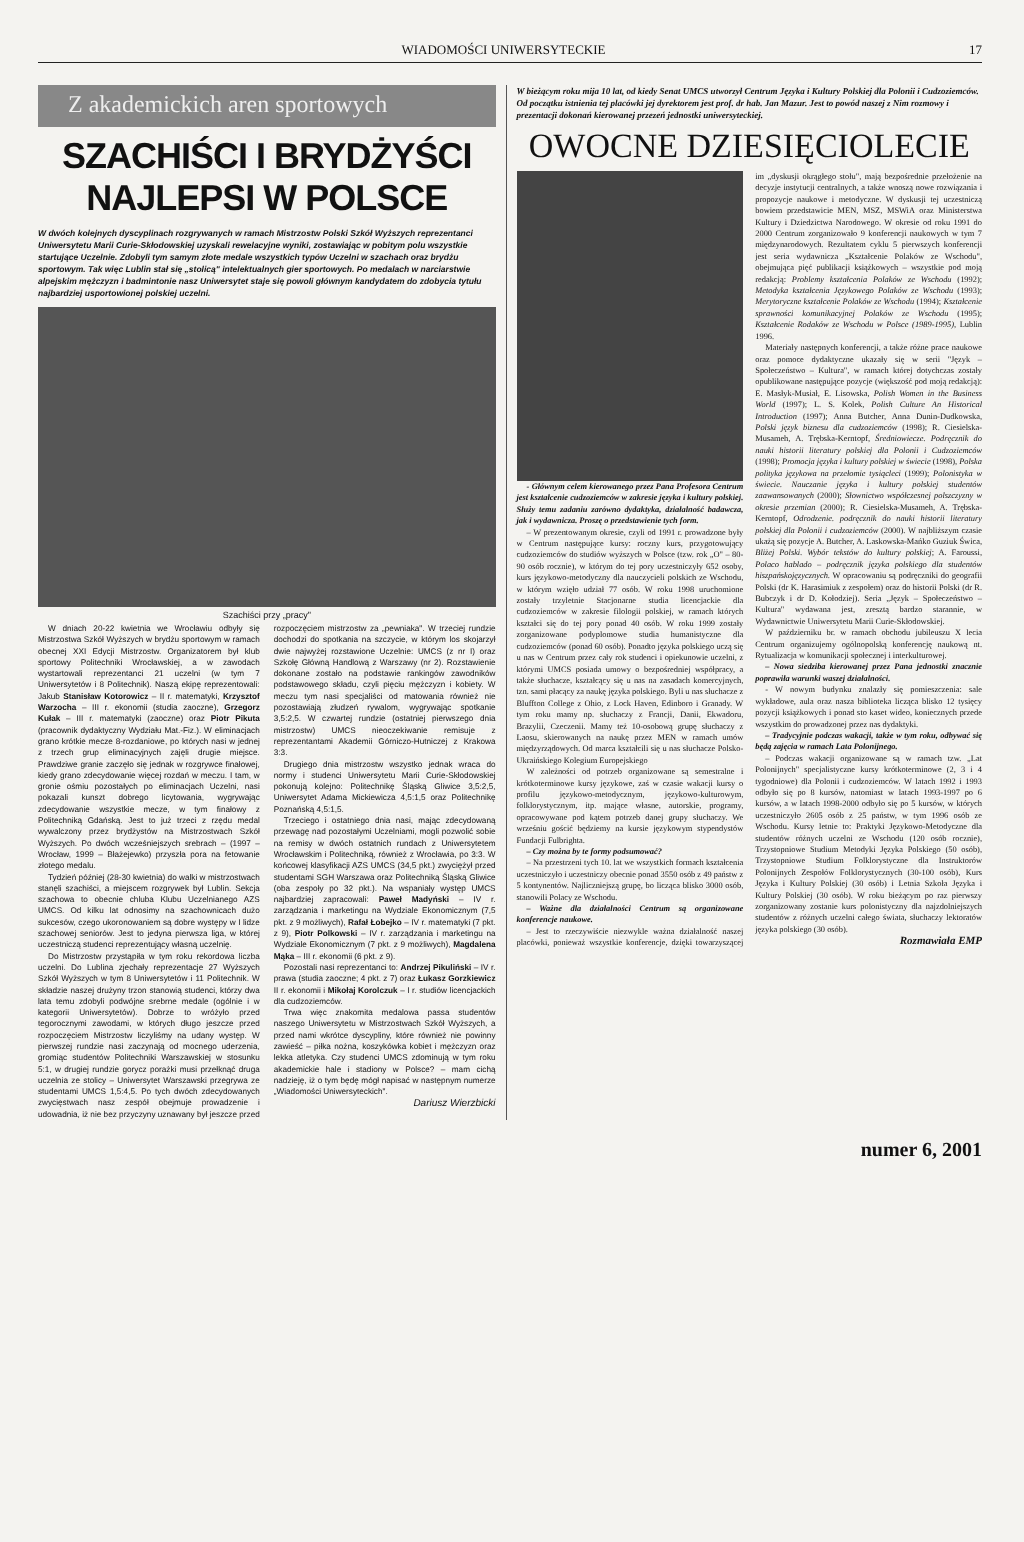WIADOMOŚCI UNIWERSYTECKIE 17
Z akademickich aren sportowych
SZACHIŚCI I BRYDŻYŚCI
NAJLEPSI W POLSCE
W dwóch kolejnych dyscyplinach rozgrywanych w ramach Mistrzostw Polski Szkół Wyższych reprezentanci Uniwersytetu Marii Curie-Skłodowskiej uzyskali rewelacyjne wyniki, zostawiając w pobitym polu wszystkie startujące Uczelnie. Zdobyli tym samym złote medale wszystkich typów Uczelni w szachach oraz brydżu sportowym. Tak więc Lublin stał się „stolicą" intelektualnych gier sportowych. Po medalach w narciarstwie alpejskim mężczyzn i badmintonie nasz Uniwersytet staje się powoli głównym kandydatem do zdobycia tytułu najbardziej usportowionej polskiej uczelni.
Szachiści przy „pracy"
W dniach 20-22 kwietnia we Wrocławiu odbyły się Mistrzostwa Szkół Wyższych w brydżu sportowym w ramach obecnej XXI Edycji Mistrzostw. Organizatorem był klub sportowy Politechniki Wrocławskiej, a w zawodach wystartowali reprezentanci 21 uczelni (w tym 7 Uniwersytetów i 8 Politechnik). Naszą ekipę reprezentowali: Jakub Stanisław Kotorowicz – II r. matematyki, Krzysztof Warzocha – III r. ekonomii (studia zaoczne), Grzegorz Kułak – III r. matematyki (zaoczne) oraz Piotr Pikuta (pracownik dydaktyczny Wydziału Mat.-Fiz.). W eliminacjach grano krótkie mecze 8-rozdaniowe, po których nasi w jednej z trzech grup eliminacyjnych zajęli drugie miejsce. Prawdziwe granie zaczęło się jednak w rozgrywce finałowej, kiedy grano zdecydowanie więcej rozdań w meczu. I tam, w gronie ośmiu pozostałych po eliminacjach Uczelni, nasi pokazali kunszt dobrego licytowania, wygrywając zdecydowanie wszystkie mecze, w tym finałowy z Politechniką Gdańską. Jest to już trzeci z rzędu medal wywalczony przez brydżystów na Mistrzostwach Szkół Wyższych. Po dwóch wcześniejszych srebrach – (1997 – Wrocław, 1999 – Błażejewko) przyszła pora na fetowanie złotego medalu.
Tydzień później (28-30 kwietnia) do walki w mistrzostwach stanęli szachiści, a miejscem rozgrywek był Lublin. Sekcja szachowa to obecnie chluba Klubu Uczelnianego AZS UMCS. Od kilku lat odnosimy na szachownicach dużo sukcesów, czego ukoronowaniem są dobre występy w I lidze szachowej seniorów. Jest to jedyna pierwsza liga, w której uczestniczą studenci reprezentujący własną uczelnię.
Do Mistrzostw przystąpiła w tym roku rekordowa liczba uczelni. Do Lublina zjechały reprezentacje 27 Wyższych Szkół Wyższych w tym 8 Uniwersytetów i 11 Politechnik. W składzie naszej drużyny trzon stanowią studenci, którzy dwa lata temu zdobyli podwójne srebrne medale (ogólnie i w kategorii Uniwersytetów). Dobrze to wróżyło przed tegorocznymi zawodami, w których długo jeszcze przed rozpoczęciem Mistrzostw liczyliśmy na udany występ. W pierwszej rundzie nasi zaczynają od mocnego uderzenia, gromiąc studentów Politechniki Warszawskiej w stosunku 5:1, w drugiej rundzie gorycz porażki musi przełknąć druga uczelnia ze stolicy – Uniwersytet Warszawski przegrywa ze studentami UMCS 1,5:4,5. Po tych dwóch zdecydowanych zwycięstwach nasz zespół obejmuje prowadzenie i udowadnia, iż nie bez przyczyny uznawany był jeszcze przed rozpoczęciem mistrzostw za „pewniaka". W trzeciej rundzie dochodzi do spotkania na szczycie, w którym los skojarzył dwie najwyżej rozstawione Uczelnie: UMCS (z nr I) oraz Szkołę Główną Handlową z Warszawy (nr 2). Rozstawienie dokonane zostało na podstawie rankingów zawodników podstawowego składu, czyli pięciu mężczyzn i kobiety. W meczu tym nasi specjaliści od matowania również nie pozostawiają złudzeń rywalom, wygrywając spotkanie 3,5:2,5. W czwartej rundzie (ostatniej pierwszego dnia mistrzostw) UMCS nieoczekiwanie remisuje z reprezentantami Akademii Górniczo-Hutniczej z Krakowa 3:3.
Drugiego dnia mistrzostw wszystko jednak wraca do normy i studenci Uniwersytetu Marii Curie-Skłodowskiej pokonują kolejno: Politechnikę Śląską Gliwice 3,5:2,5, Uniwersytet Adama Mickiewicza 4,5:1,5 oraz Politechnikę Poznańską 4,5:1,5.
Trzeciego i ostatniego dnia nasi, mając zdecydowaną przewagę nad pozostałymi Uczelniami, mogli pozwolić sobie na remisy w dwóch ostatnich rundach z Uniwersytetem Wrocławskim i Politechniką, również z Wrocławia, po 3:3. W końcowej klasyfikacji AZS UMCS (34,5 pkt.) zwyciężył przed studentami SGH Warszawa oraz Politechniką Śląską Gliwice (oba zespoły po 32 pkt.). Na wspaniały występ UMCS najbardziej zapracowali: Paweł Madyński – IV r. zarządzania i marketingu na Wydziale Ekonomicznym (7,5 pkt. z 9 możliwych), Rafał Łobejko – IV r. matematyki (7 pkt. z 9), Piotr Polkowski – IV r. zarządzania i marketingu na Wydziale Ekonomicznym (7 pkt. z 9 możliwych), Magdalena Mąka – III r. ekonomii (6 pkt. z 9).
Pozostali nasi reprezentanci to: Andrzej Pikuliński – IV r. prawa (studia zaoczne; 4 pkt. z 7) oraz Łukasz Gorzkiewicz II r. ekonomii i Mikołaj Korolczuk – I r. studiów licencjackich dla cudzoziemców.
Trwa więc znakomita medalowa passa studentów naszego Uniwersytetu w Mistrzostwach Szkół Wyższych, a przed nami wkrótce dyscypliny, które również nie powinny zawieść – piłka nożna, koszykówka kobiet i mężczyzn oraz lekka atletyka. Czy studenci UMCS zdominują w tym roku akademickie hale i stadiony w Polsce? – mam cichą nadzieję, iż o tym będę mógł napisać w następnym numerze „Wiadomości Uniwersyteckich".
Dariusz Wierzbicki
W bieżącym roku mija 10 lat, od kiedy Senat UMCS utworzył Centrum Języka i Kultury Polskiej dla Polonii i Cudzoziemców. Od początku istnienia tej placówki jej dyrektorem jest prof. dr hab. Jan Mazur. Jest to powód naszej z Nim rozmowy i prezentacji dokonań kierowanej przezeń jednostki uniwersyteckiej.
OWOCNE DZIESIĘCIOLECIE
- Głównym celem kierowanego przez Pana Profesora Centrum jest kształcenie cudzoziemców w zakresie języka i kultury polskiej. Służy temu zadaniu zarówno dydaktyka, działalność badawcza, jak i wydawnicza. Proszę o przedstawienie tych form.
– W prezentowanym okresie, czyli od 1991 r. prowadzone były w Centrum następujące kursy: roczny kurs, przygotowujący cudzoziemców do studiów wyższych w Polsce (tzw. rok „O" – 80-90 osób rocznie), w którym do tej pory uczestniczyły 652 osoby, kurs językowo-metodyczny dla nauczycieli polskich ze Wschodu, w którym wzięło udział 77 osób. W roku 1998 uruchomione zostały trzyletnie Stacjonarne studia licencjackie dla cudzoziemców w zakresie filologii polskiej, w ramach których kształci się do tej pory ponad 40 osób. W roku 1999 zostały zorganizowane podyplomowe studia humanistyczne dla cudzoziemców (ponad 60 osób). Ponadto języka polskiego uczą się u nas w Centrum przez cały rok studenci i opiekunowie uczelni, z którymi UMCS posiada umowy o bezpośredniej współpracy, a także słuchacze, kształcący się u nas na zasadach komercyjnych, tzn. sami płacący za naukę języka polskiego. Byli u nas słuchacze z Bluffton College z Ohio, z Lock Haven, Edinboro i Granady. W tym roku mamy np. słuchaczy z Francji, Danii, Ekwadoru, Brazylii, Czeczenii. Mamy też 10-osobową grupę słuchaczy z Laosu, skierowanych na naukę przez MEN w ramach umów międzyrządowych. Od marca kształcili się u nas słuchacze Polsko-Ukraińskiego Kolegium Europejskiego
W zależności od potrzeb organizowane są semestralne i krótkoterminowe kursy językowe, zaś w czasie wakacji kursy o profilu językowo-metodycznym, językowo-kulturowym, folklorystycznym, itp. mające własne, autorskie, programy, opracowywane pod kątem potrzeb danej grupy słuchaczy. We wrześniu gościć będziemy na kursie językowym stypendystów Fundacji Fulbrighta.
– Czy można by te formy podsumować?
– Na przestrzeni tych 10. lat we wszystkich formach kształcenia uczestniczyło i uczestniczy obecnie ponad 3550 osób z 49 państw z 5 kontynentów. Najliczniejszą grupę, bo licząca blisko 3000 osób, stanowili Polacy ze Wschodu.
– Ważne dla działalności Centrum są organizowane konferencje naukowe.
– Jest to rzeczywiście niezwykle ważna działalność naszej placówki, ponieważ wszystkie konferencje, dzięki towarzyszącej im „dyskusji okrągłego stołu", mają bezpośrednie przełożenie na decyzje instytucji centralnych, a także wnoszą nowe rozwiązania i propozycje naukowe i metodyczne. W dyskusji tej uczestniczą bowiem przedstawicie MEN, MSZ, MSWiA oraz Ministerstwa Kultury i Dziedzictwa Narodowego. W okresie od roku 1991 do 2000 Centrum zorganizowało 9 konferencji naukowych w tym 7 międzynarodowych. Rezultatem cyklu 5 pierwszych konferencji jest seria wydawnicza „Kształcenie Polaków ze Wschodu", obejmująca pięć publikacji książkowych – wszystkie pod moją redakcją: Problemy kształcenia Polaków ze Wschodu (1992); Metodyka kształcenia Językowego Polaków ze Wschodu (1993); Merytoryczne kształcenie Polaków ze Wschodu (1994); Kształcenie sprawności komunikacyjnej Polaków ze Wschodu (1995); Kształcenie Rodaków ze Wschodu w Polsce (1989-1995), Lublin 1996.
Materiały następnych konferencji, a także różne prace naukowe oraz pomoce dydaktyczne ukazały się w serii "Język – Społeczeństwo – Kultura", w ramach której dotychczas zostały opublikowane następujące pozycje (większość pod moją redakcją): E. Masłyk-Musiał, E. Lisowska, Polish Women in the Business World (1997); L. S. Kolek, Polish Culture An Historical Introduction (1997); Anna Butcher, Anna Dunin-Dudkowska, Polski język biznesu dla cudzoziemców (1998); R. Ciesielska-Musameh, A. Trębska-Kerntopf, Średniowiecze. Podręcznik do nauki historii literatury polskiej dla Polonii i Cudzoziemców (1998); Promocja języka i kultury polskiej w świecie (1998), Polska polityka językowa na przełomie tysiącleci (1999); Polonistyka w świecie. Nauczanie języka i kultury polskiej studentów zaawansowanych (2000); Słownictwo współczesnej polszczyzny w okresie przemian (2000); R. Ciesielska-Musameh, A. Trębska-Kerntopf, Odrodzenie. podręcznik do nauki historii literatury polskiej dla Polonii i cudzoziemców (2000). W najbliższym czasie ukażą się pozycje A. Butcher, A. Laskowska-Mańko Guziuk Świca, Bliżej Polski. Wybór tekstów do kultury polskiej; A. Faroussi, Polaco hablado – podręcznik języka polskiego dla studentów hiszpańskojęzycznych. W opracowaniu są podręczniki do geografii Polski (dr K. Harasimiuk z zespołem) oraz do historii Polski (dr R. Bubczyk i dr D. Kołodziej). Seria „Język – Społeczeństwo – Kultura" wydawana jest, zresztą bardzo starannie, w Wydawnictwie Uniwersytetu Marii Curie-Skłodowskiej.
W październiku br. w ramach obchodu jubileuszu X lecia Centrum organizujemy ogólnopolską konferencję naukową nt. Rytualizacja w komunikacji społecznej i interkulturowej.
– Nowa siedziba kierowanej przez Pana jednostki znacznie poprawiła warunki waszej działalności.
- W nowym budynku znalazły się pomieszczenia: sale wykładowe, aula oraz nasza biblioteka licząca blisko 12 tysięcy pozycji książkowych i ponad sto kaset wideo, koniecznych przede wszystkim do prowadzonej przez nas dydaktyki.
– Tradycyjnie podczas wakacji, także w tym roku, odbywać się będą zajęcia w ramach Lata Polonijnego.
– Podczas wakacji organizowane są w ramach tzw. „Lat Polonijnych" specjalistyczne kursy krótkoterminowe (2, 3 i 4 tygodniowe) dla Polonii i cudzoziemców. W latach 1992 i 1993 odbyło się po 8 kursów, natomiast w latach 1993-1997 po 6 kursów, a w latach 1998-2000 odbyło się po 5 kursów, w których uczestniczyło 2605 osób z 25 państw, w tym 1996 osób ze Wschodu. Kursy letnie to: Praktyki Językowo-Metodyczne dla studentów różnych uczelni ze Wschodu (120 osób rocznie), Trzystopniowe Studium Metodyki Języka Polskiego (50 osób), Trzystopniowe Studium Folklorystyczne dla Instruktorów Polonijnych Zespołów Folklorystycznych (30-100 osób), Kurs Języka i Kultury Polskiej (30 osób) i Letnia Szkoła Języka i Kultury Polskiej (30 osób). W roku bieżącym po raz pierwszy zorganizowany zostanie kurs polonistyczny dla najzdolniejszych studentów z różnych uczelni całego świata, słuchaczy lektoratów języka polskiego (30 osób).
Rozmawiała EMP
numer 6, 2001